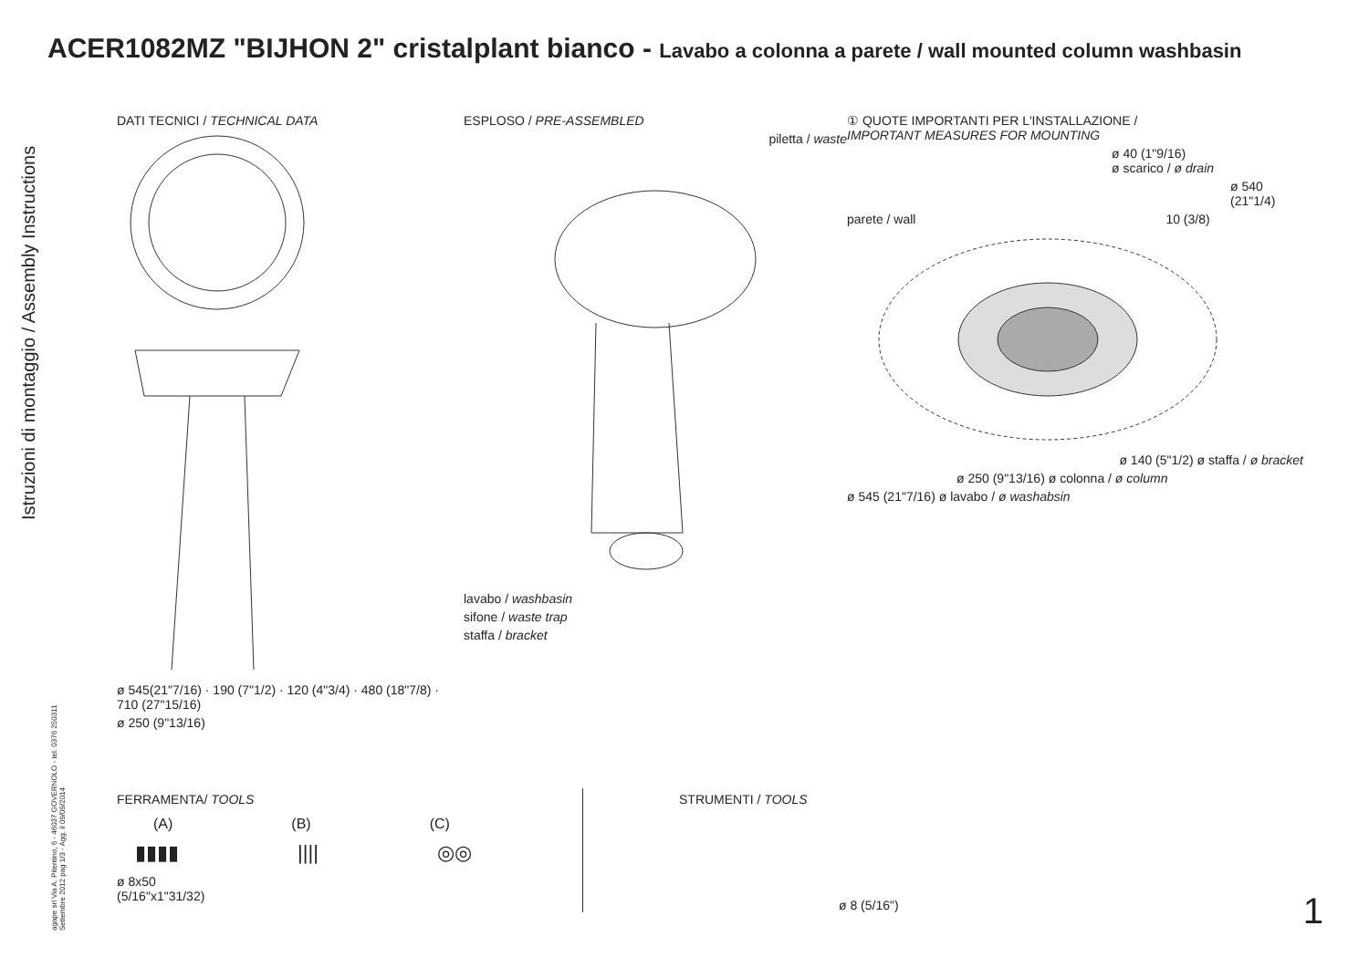ACER1082MZ "BIJHON 2" cristalplant bianco - Lavabo a colonna a parete / wall mounted column washbasin
Istruzioni di montaggio / Assembly Instructions
agape srl Via A. Pitentino, 6 - 46037 GOVERNOLO - tel. 0376 250311 Settembre 2012 pag 1/3 - Agg. il 09/09/2014
DATI TECNICI / TECHNICAL DATA
ø 545(21"7/16) · 190 (7"1/2) · 120 (4"3/4) · 480 (18"7/8) · 710 (27"15/16)
ø 250 (9"13/16)
ESPLOSO / PRE-ASSEMBLED
piletta / waste
lavabo / washbasin
sifone / waste trap
staffa / bracket
① QUOTE IMPORTANTI PER L'INSTALLAZIONE /
IMPORTANT MEASURES FOR MOUNTING
ø 40 (1"9/16)
ø scarico / ø drain
ø 540 (21"1/4)
parete / wall 10 (3/8)
ø 140 (5"1/2) ø staffa / ø bracket
ø 250 (9"13/16) ø colonna / ø column
ø 545 (21"7/16) ø lavabo / ø washabsin
FERRAMENTA/ TOOLS
(A) (B) (C)
▮▮▮▮ |||| ◎◎
ø 8x50
(5/16"x1"31/32)
STRUMENTI / TOOLS
ø 8 (5/16")
1